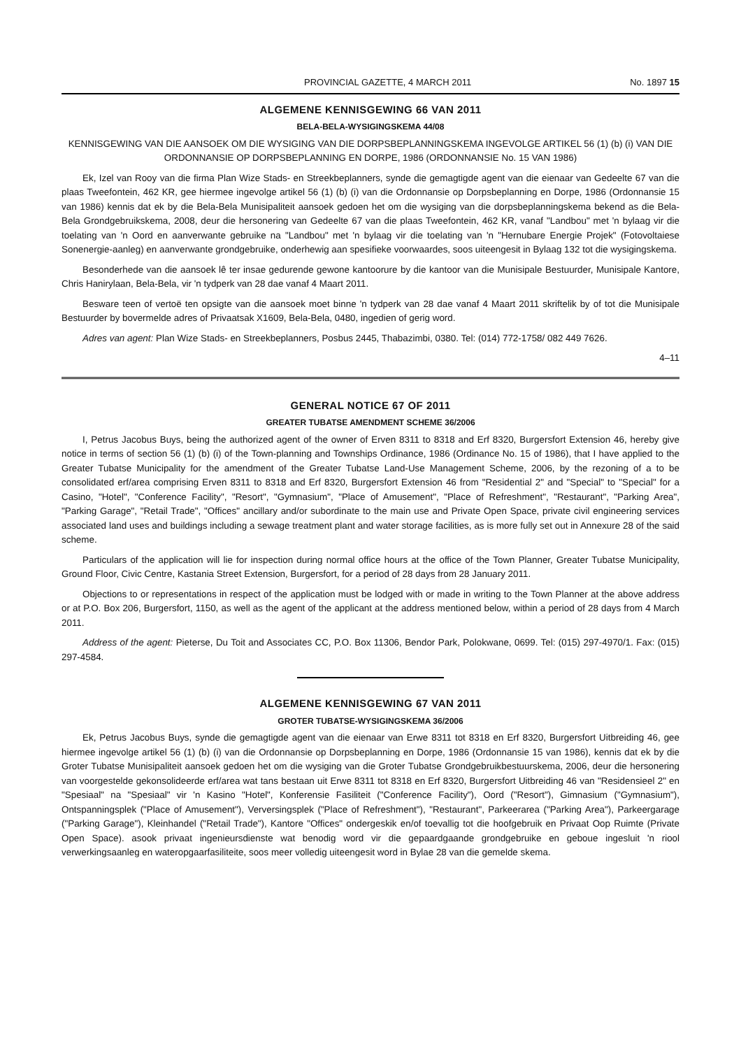PROVINCIAL GAZETTE, 4 MARCH 2011 No. 1897 15
ALGEMENE KENNISGEWING 66 VAN 2011
BELA-BELA-WYSIGINGSKEMA 44/08
KENNISGEWING VAN DIE AANSOEK OM DIE WYSIGING VAN DIE DORPSBEPLANNINGSKEMA INGEVOLGE ARTIKEL 56 (1) (b) (i) VAN DIE ORDONNANSIE OP DORPSBEPLANNING EN DORPE, 1986 (ORDONNANSIE No. 15 VAN 1986)
Ek, Izel van Rooy van die firma Plan Wize Stads- en Streekbeplanners, synde die gemagtigde agent van die eienaar van Gedeelte 67 van die plaas Tweefontein, 462 KR, gee hiermee ingevolge artikel 56 (1) (b) (i) van die Ordonnansie op Dorpsbeplanning en Dorpe, 1986 (Ordonnansie 15 van 1986) kennis dat ek by die Bela-Bela Munisipaliteit aansoek gedoen het om die wysiging van die dorpsbeplanningskema bekend as die Bela-Bela Grondgebruikskema, 2008, deur die hersonering van Gedeelte 67 van die plaas Tweefontein, 462 KR, vanaf "Landbou" met 'n bylaag vir die toelating van 'n Oord en aanverwante gebruike na "Landbou" met 'n bylaag vir die toelating van 'n "Hernubare Energie Projek" (Fotovoltaiese Sonenergie-aanleg) en aanverwante grondgebruike, onderhewig aan spesifieke voorwaardes, soos uiteengesit in Bylaag 132 tot die wysigingskema.
Besonderhede van die aansoek lê ter insae gedurende gewone kantoorure by die kantoor van die Munisipale Bestuurder, Munisipale Kantore, Chris Hanirylaan, Bela-Bela, vir 'n tydperk van 28 dae vanaf 4 Maart 2011.
Besware teen of vertoë ten opsigte van die aansoek moet binne 'n tydperk van 28 dae vanaf 4 Maart 2011 skriftelik by of tot die Munisipale Bestuurder by bovermelde adres of Privaatsak X1609, Bela-Bela, 0480, ingedien of gerig word.
Adres van agent: Plan Wize Stads- en Streekbeplanners, Posbus 2445, Thabazimbi, 0380. Tel: (014) 772-1758/ 082 449 7626.
4–11
GENERAL NOTICE 67 OF 2011
GREATER TUBATSE AMENDMENT SCHEME 36/2006
I, Petrus Jacobus Buys, being the authorized agent of the owner of Erven 8311 to 8318 and Erf 8320, Burgersfort Extension 46, hereby give notice in terms of section 56 (1) (b) (i) of the Town-planning and Townships Ordinance, 1986 (Ordinance No. 15 of 1986), that I have applied to the Greater Tubatse Municipality for the amendment of the Greater Tubatse Land-Use Management Scheme, 2006, by the rezoning of a to be consolidated erf/area comprising Erven 8311 to 8318 and Erf 8320, Burgersfort Extension 46 from "Residential 2" and "Special" to "Special" for a Casino, "Hotel", "Conference Facility", "Resort", "Gymnasium", "Place of Amusement", "Place of Refreshment", "Restaurant", "Parking Area", "Parking Garage", "Retail Trade", "Offices" ancillary and/or subordinate to the main use and Private Open Space, private civil engineering services associated land uses and buildings including a sewage treatment plant and water storage facilities, as is more fully set out in Annexure 28 of the said scheme.
Particulars of the application will lie for inspection during normal office hours at the office of the Town Planner, Greater Tubatse Municipality, Ground Floor, Civic Centre, Kastania Street Extension, Burgersfort, for a period of 28 days from 28 January 2011.
Objections to or representations in respect of the application must be lodged with or made in writing to the Town Planner at the above address or at P.O. Box 206, Burgersfort, 1150, as well as the agent of the applicant at the address mentioned below, within a period of 28 days from 4 March 2011.
Address of the agent: Pieterse, Du Toit and Associates CC, P.O. Box 11306, Bendor Park, Polokwane, 0699. Tel: (015) 297-4970/1. Fax: (015) 297-4584.
ALGEMENE KENNISGEWING 67 VAN 2011
GROTER TUBATSE-WYSIGINGSKEMA 36/2006
Ek, Petrus Jacobus Buys, synde die gemagtigde agent van die eienaar van Erwe 8311 tot 8318 en Erf 8320, Burgersfort Uitbreiding 46, gee hiermee ingevolge artikel 56 (1) (b) (i) van die Ordonnansie op Dorpsbeplanning en Dorpe, 1986 (Ordonnansie 15 van 1986), kennis dat ek by die Groter Tubatse Munisipaliteit aansoek gedoen het om die wysiging van die Groter Tubatse Grondgebruikbestuurskema, 2006, deur die hersonering van voorgestelde gekonsolideerde erf/area wat tans bestaan uit Erwe 8311 tot 8318 en Erf 8320, Burgersfort Uitbreiding 46 van "Residensieel 2" en "Spesiaal" na "Spesiaal" vir 'n Kasino "Hotel", Konferensie Fasiliteit ("Conference Facility"), Oord ("Resort"), Gimnasium ("Gymnasium"), Ontspanningsplek ("Place of Amusement"), Verversingsplek ("Place of Refreshment"), "Restaurant", Parkeerarea ("Parking Area"), Parkeergarage ("Parking Garage"), Kleinhandel ("Retail Trade"), Kantore "Offices" ondergeskik en/of toevallig tot die hoofgebruik en Privaat Oop Ruimte (Private Open Space). asook privaat ingenieursdienste wat benodig word vir die gepaardgaande grondgebruike en geboue ingesluit 'n riool verwerkingsaanleg en wateropgaarfasiliteite, soos meer volledig uiteengesit word in Bylae 28 van die gemelde skema.